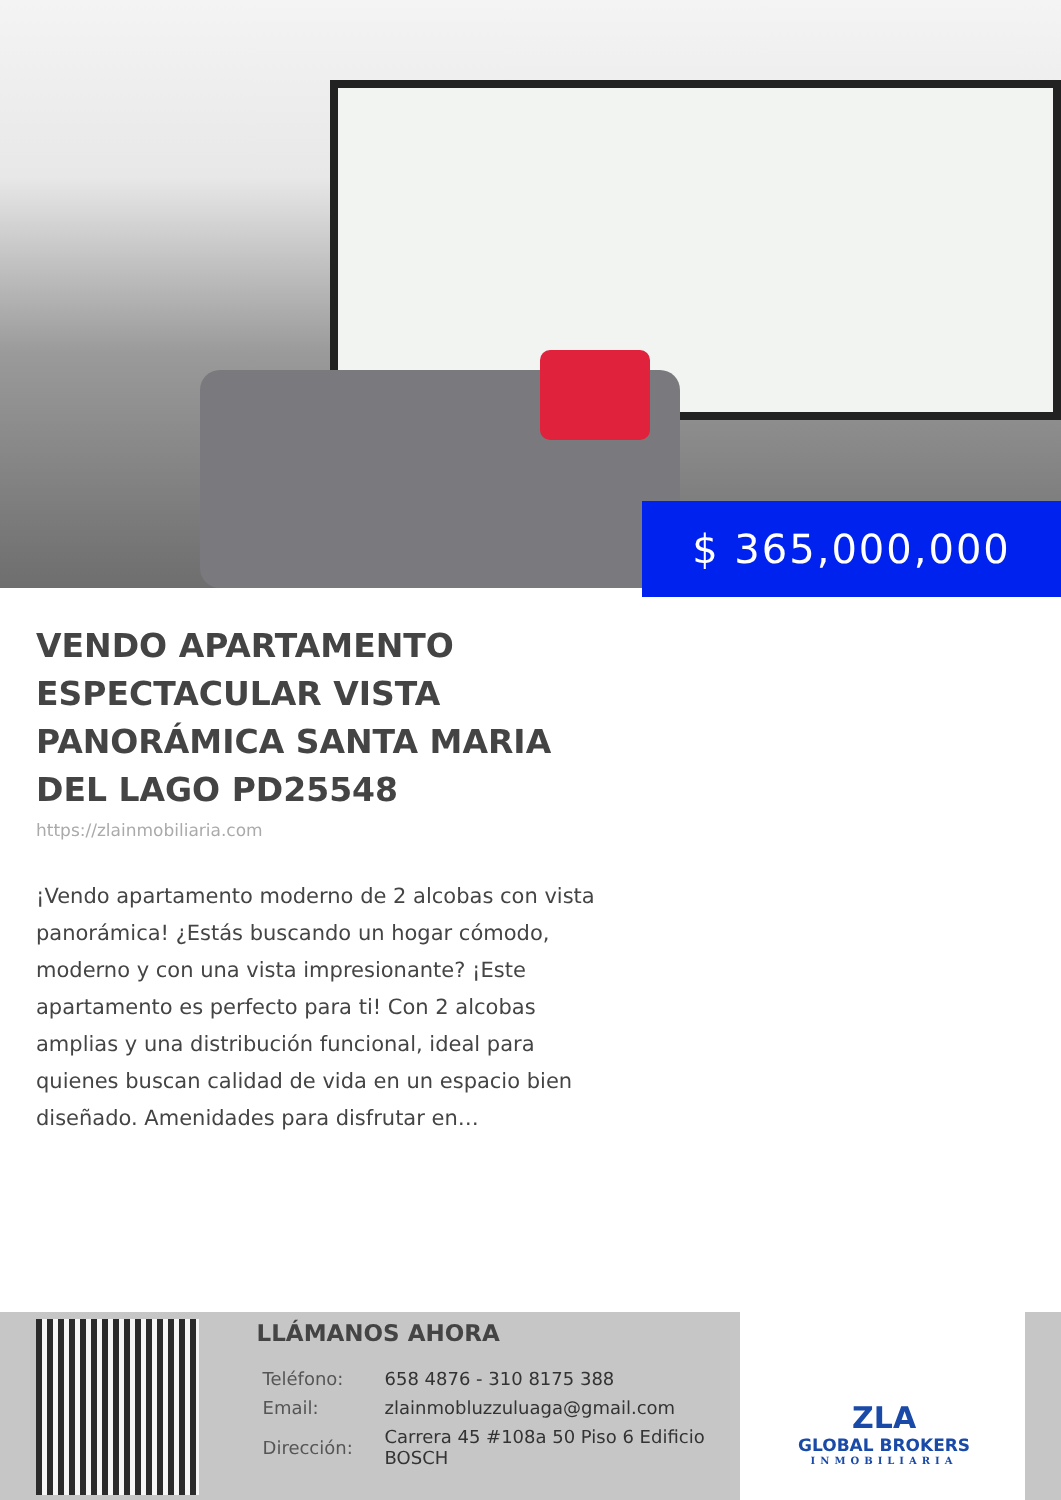$ 365,000,000
VENDO APARTAMENTO ESPECTACULAR VISTA PANORÁMICA SANTA MARIA DEL LAGO PD25548
https://zlainmobiliaria.com
¡Vendo apartamento moderno de 2 alcobas con vista panorámica! ¿Estás buscando un hogar cómodo, moderno y con una vista impresionante? ¡Este apartamento es perfecto para ti! Con 2 alcobas amplias y una distribución funcional, ideal para quienes buscan calidad de vida en un espacio bien diseñado. Amenidades para disfrutar en…
LLÁMANOS AHORA
| Teléfono: | 658 4876 - 310 8175 388 |
| Email: | zlainmobluzzuluaga@gmail.com |
| Dirección: | Carrera 45 #108a 50 Piso 6 Edificio BOSCH |
ZLA
GLOBAL BROKERS
INMOBILIARIA